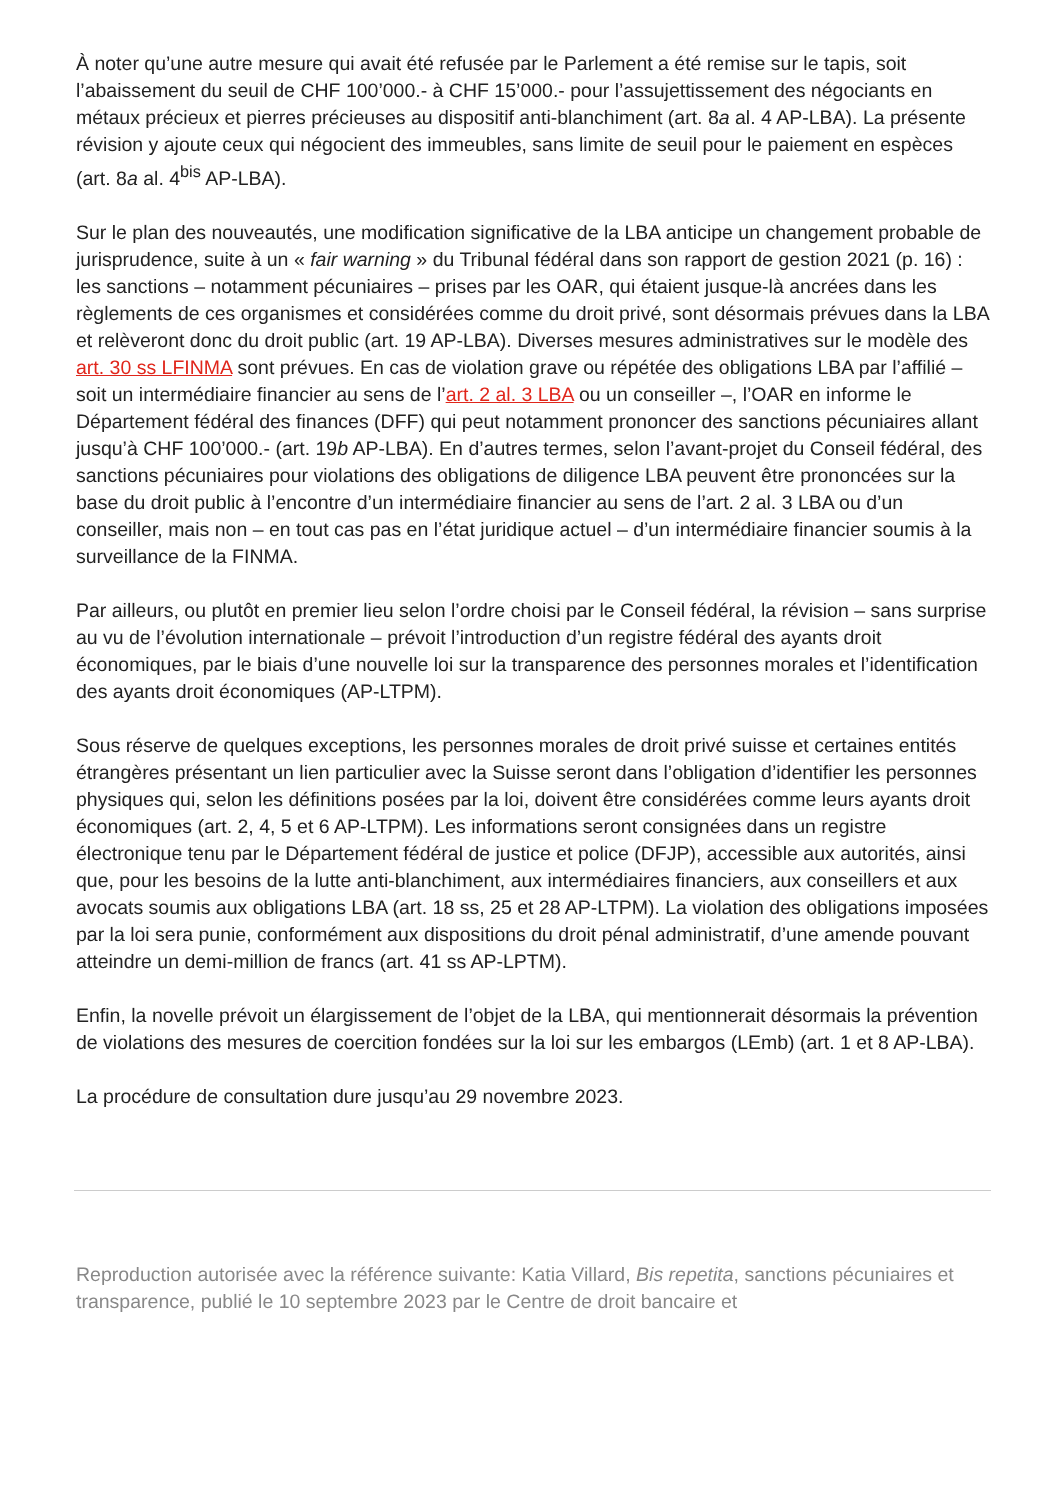À noter qu’une autre mesure qui avait été refusée par le Parlement a été remise sur le tapis, soit l’abaissement du seuil de CHF 100’000.- à CHF 15’000.- pour l’assujettissement des négociants en métaux précieux et pierres précieuses au dispositif anti-blanchiment (art. 8a al. 4 AP-LBA). La présente révision y ajoute ceux qui négocient des immeubles, sans limite de seuil pour le paiement en espèces (art. 8a al. 4<sup>bis</sup> AP-LBA).
Sur le plan des nouveautés, une modification significative de la LBA anticipe un changement probable de jurisprudence, suite à un « fair warning » du Tribunal fédéral dans son rapport de gestion 2021 (p. 16) : les sanctions – notamment pécuniaires – prises par les OAR, qui étaient jusque-là ancrées dans les règlements de ces organismes et considérées comme du droit privé, sont désormais prévues dans la LBA et relèveront donc du droit public (art. 19 AP-LBA). Diverses mesures administratives sur le modèle des art. 30 ss LFINMA sont prévues. En cas de violation grave ou répétée des obligations LBA par l’affilié – soit un intermédiaire financier au sens de l’art. 2 al. 3 LBA ou un conseiller –, l’OAR en informe le Département fédéral des finances (DFF) qui peut notamment prononcer des sanctions pécuniaires allant jusqu’à CHF 100’000.- (art. 19b AP-LBA). En d’autres termes, selon l’avant-projet du Conseil fédéral, des sanctions pécuniaires pour violations des obligations de diligence LBA peuvent être prononcées sur la base du droit public à l’encontre d’un intermédiaire financier au sens de l’art. 2 al. 3 LBA ou d’un conseiller, mais non – en tout cas pas en l’état juridique actuel – d’un intermédiaire financier soumis à la surveillance de la FINMA.
Par ailleurs, ou plutôt en premier lieu selon l’ordre choisi par le Conseil fédéral, la révision – sans surprise au vu de l’évolution internationale – prévoit l’introduction d’un registre fédéral des ayants droit économiques, par le biais d’une nouvelle loi sur la transparence des personnes morales et l’identification des ayants droit économiques (AP-LTPM).
Sous réserve de quelques exceptions, les personnes morales de droit privé suisse et certaines entités étrangères présentant un lien particulier avec la Suisse seront dans l’obligation d’identifier les personnes physiques qui, selon les définitions posées par la loi, doivent être considérées comme leurs ayants droit économiques (art. 2, 4, 5 et 6 AP-LTPM). Les informations seront consignées dans un registre électronique tenu par le Département fédéral de justice et police (DFJP), accessible aux autorités, ainsi que, pour les besoins de la lutte anti-blanchiment, aux intermédiaires financiers, aux conseillers et aux avocats soumis aux obligations LBA (art. 18 ss, 25 et 28 AP-LTPM). La violation des obligations imposées par la loi sera punie, conformément aux dispositions du droit pénal administratif, d’une amende pouvant atteindre un demi-million de francs (art. 41 ss AP-LPTM).
Enfin, la novelle prévoit un élargissement de l’objet de la LBA, qui mentionnerait désormais la prévention de violations des mesures de coercition fondées sur la loi sur les embargos (LEmb) (art. 1 et 8 AP-LBA).
La procédure de consultation dure jusqu’au 29 novembre 2023.
Reproduction autorisée avec la référence suivante: Katia Villard, Bis repetita, sanctions pécuniaires et transparence, publié le 10 septembre 2023 par le Centre de droit bancaire et